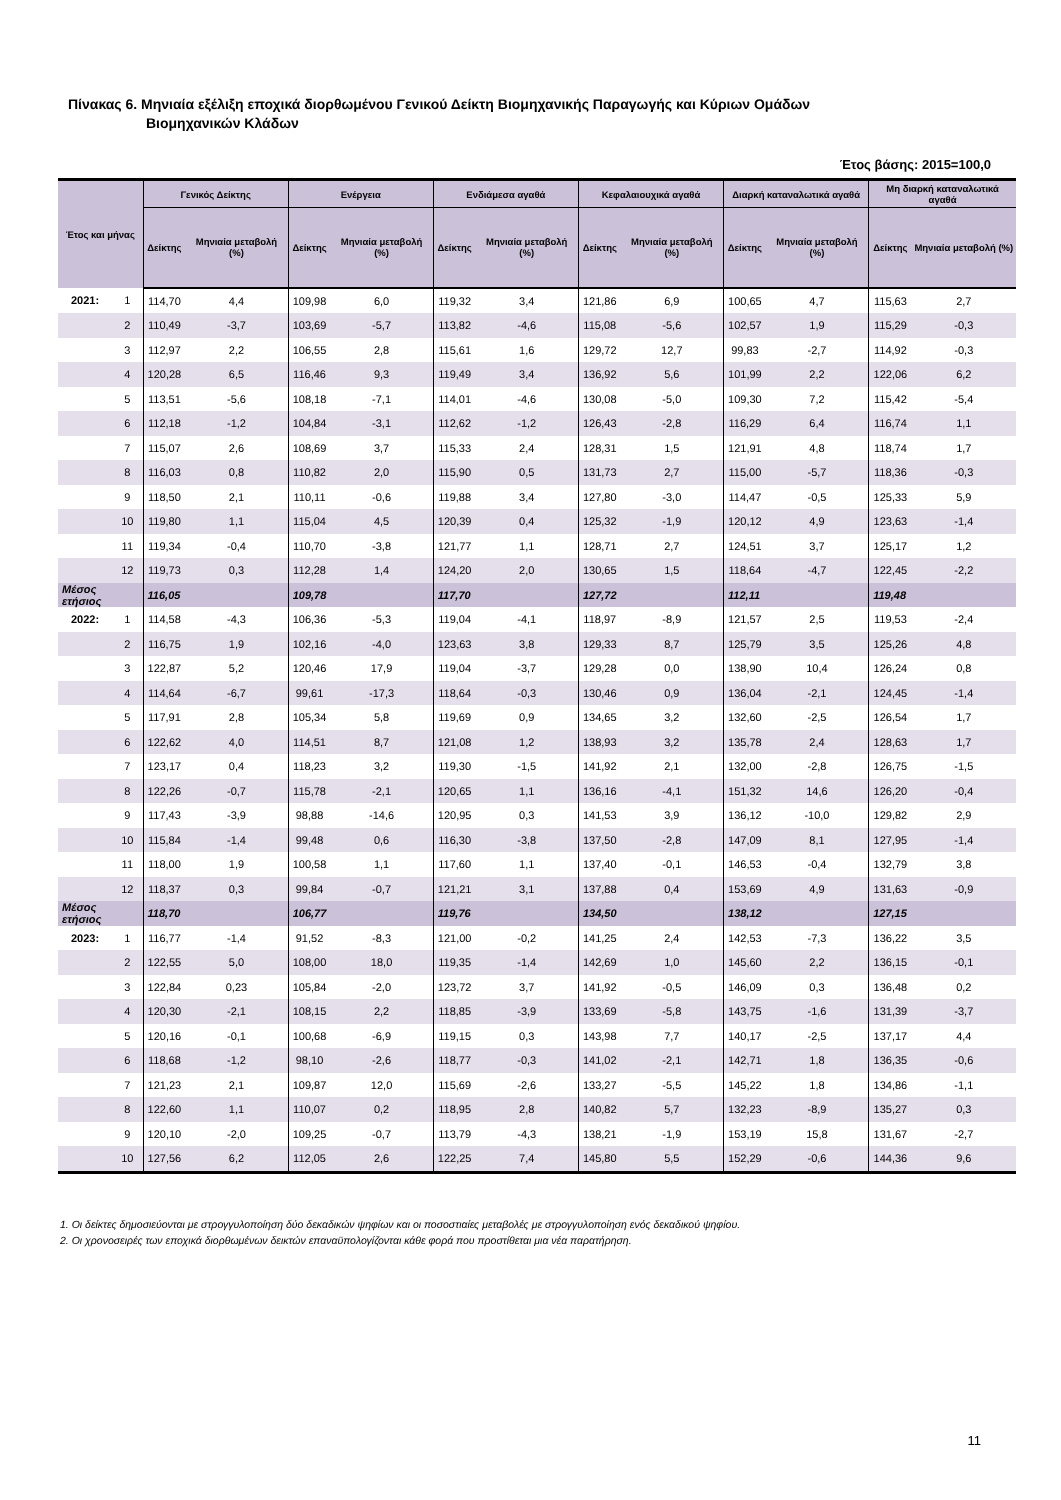Πίνακας 6. Μηνιαία εξέλιξη εποχικά διορθωμένου Γενικού Δείκτη Βιομηχανικής Παραγωγής και Κύριων Ομάδων
Βιομηχανικών Κλάδων
Έτος βάσης: 2015=100,0
| Έτος και μήνας | | Γενικός Δείκτης | | Ενέργεια | | Ενδιάμεσα αγαθά | | Κεφαλαιουχικά αγαθά | | Διαρκή καταναλωτικά αγαθά | | Μη διαρκή καταναλωτικά αγαθά | |
| --- | --- | --- | --- | --- | --- | --- | --- | --- | --- | --- | --- | --- | --- |
| | | Δείκτης | Μηνιαία μεταβολή (%) | Δείκτης | Μηνιαία μεταβολή (%) | Δείκτης | Μηνιαία μεταβολή (%) | Δείκτης | Μηνιαία μεταβολή (%) | Δείκτης | Μηνιαία μεταβολή (%) | Δείκτης | Μηνιαία μεταβολή (%) |
| 2021: | 1 | 114,70 | 4,4 | 109,98 | 6,0 | 119,32 | 3,4 | 121,86 | 6,9 | 100,65 | 4,7 | 115,63 | 2,7 |
| | 2 | 110,49 | -3,7 | 103,69 | -5,7 | 113,82 | -4,6 | 115,08 | -5,6 | 102,57 | 1,9 | 115,29 | -0,3 |
| | 3 | 112,97 | 2,2 | 106,55 | 2,8 | 115,61 | 1,6 | 129,72 | 12,7 | 99,83 | -2,7 | 114,92 | -0,3 |
| | 4 | 120,28 | 6,5 | 116,46 | 9,3 | 119,49 | 3,4 | 136,92 | 5,6 | 101,99 | 2,2 | 122,06 | 6,2 |
| | 5 | 113,51 | -5,6 | 108,18 | -7,1 | 114,01 | -4,6 | 130,08 | -5,0 | 109,30 | 7,2 | 115,42 | -5,4 |
| | 6 | 112,18 | -1,2 | 104,84 | -3,1 | 112,62 | -1,2 | 126,43 | -2,8 | 116,29 | 6,4 | 116,74 | 1,1 |
| | 7 | 115,07 | 2,6 | 108,69 | 3,7 | 115,33 | 2,4 | 128,31 | 1,5 | 121,91 | 4,8 | 118,74 | 1,7 |
| | 8 | 116,03 | 0,8 | 110,82 | 2,0 | 115,90 | 0,5 | 131,73 | 2,7 | 115,00 | -5,7 | 118,36 | -0,3 |
| | 9 | 118,50 | 2,1 | 110,11 | -0,6 | 119,88 | 3,4 | 127,80 | -3,0 | 114,47 | -0,5 | 125,33 | 5,9 |
| | 10 | 119,80 | 1,1 | 115,04 | 4,5 | 120,39 | 0,4 | 125,32 | -1,9 | 120,12 | 4,9 | 123,63 | -1,4 |
| | 11 | 119,34 | -0,4 | 110,70 | -3,8 | 121,77 | 1,1 | 128,71 | 2,7 | 124,51 | 3,7 | 125,17 | 1,2 |
| | 12 | 119,73 | 0,3 | 112,28 | 1,4 | 124,20 | 2,0 | 130,65 | 1,5 | 118,64 | -4,7 | 122,45 | -2,2 |
| Μέσος ετήσιος | | 116,05 | | 109,78 | | 117,70 | | 127,72 | | 112,11 | | 119,48 | |
| 2022: | 1 | 114,58 | -4,3 | 106,36 | -5,3 | 119,04 | -4,1 | 118,97 | -8,9 | 121,57 | 2,5 | 119,53 | -2,4 |
| | 2 | 116,75 | 1,9 | 102,16 | -4,0 | 123,63 | 3,8 | 129,33 | 8,7 | 125,79 | 3,5 | 125,26 | 4,8 |
| | 3 | 122,87 | 5,2 | 120,46 | 17,9 | 119,04 | -3,7 | 129,28 | 0,0 | 138,90 | 10,4 | 126,24 | 0,8 |
| | 4 | 114,64 | -6,7 | 99,61 | -17,3 | 118,64 | -0,3 | 130,46 | 0,9 | 136,04 | -2,1 | 124,45 | -1,4 |
| | 5 | 117,91 | 2,8 | 105,34 | 5,8 | 119,69 | 0,9 | 134,65 | 3,2 | 132,60 | -2,5 | 126,54 | 1,7 |
| | 6 | 122,62 | 4,0 | 114,51 | 8,7 | 121,08 | 1,2 | 138,93 | 3,2 | 135,78 | 2,4 | 128,63 | 1,7 |
| | 7 | 123,17 | 0,4 | 118,23 | 3,2 | 119,30 | -1,5 | 141,92 | 2,1 | 132,00 | -2,8 | 126,75 | -1,5 |
| | 8 | 122,26 | -0,7 | 115,78 | -2,1 | 120,65 | 1,1 | 136,16 | -4,1 | 151,32 | 14,6 | 126,20 | -0,4 |
| | 9 | 117,43 | -3,9 | 98,88 | -14,6 | 120,95 | 0,3 | 141,53 | 3,9 | 136,12 | -10,0 | 129,82 | 2,9 |
| | 10 | 115,84 | -1,4 | 99,48 | 0,6 | 116,30 | -3,8 | 137,50 | -2,8 | 147,09 | 8,1 | 127,95 | -1,4 |
| | 11 | 118,00 | 1,9 | 100,58 | 1,1 | 117,60 | 1,1 | 137,40 | -0,1 | 146,53 | -0,4 | 132,79 | 3,8 |
| | 12 | 118,37 | 0,3 | 99,84 | -0,7 | 121,21 | 3,1 | 137,88 | 0,4 | 153,69 | 4,9 | 131,63 | -0,9 |
| Μέσος ετήσιος | | 118,70 | | 106,77 | | 119,76 | | 134,50 | | 138,12 | | 127,15 | |
| 2023: | 1 | 116,77 | -1,4 | 91,52 | -8,3 | 121,00 | -0,2 | 141,25 | 2,4 | 142,53 | -7,3 | 136,22 | 3,5 |
| | 2 | 122,55 | 5,0 | 108,00 | 18,0 | 119,35 | -1,4 | 142,69 | 1,0 | 145,60 | 2,2 | 136,15 | -0,1 |
| | 3 | 122,84 | 0,23 | 105,84 | -2,0 | 123,72 | 3,7 | 141,92 | -0,5 | 146,09 | 0,3 | 136,48 | 0,2 |
| | 4 | 120,30 | -2,1 | 108,15 | 2,2 | 118,85 | -3,9 | 133,69 | -5,8 | 143,75 | -1,6 | 131,39 | -3,7 |
| | 5 | 120,16 | -0,1 | 100,68 | -6,9 | 119,15 | 0,3 | 143,98 | 7,7 | 140,17 | -2,5 | 137,17 | 4,4 |
| | 6 | 118,68 | -1,2 | 98,10 | -2,6 | 118,77 | -0,3 | 141,02 | -2,1 | 142,71 | 1,8 | 136,35 | -0,6 |
| | 7 | 121,23 | 2,1 | 109,87 | 12,0 | 115,69 | -2,6 | 133,27 | -5,5 | 145,22 | 1,8 | 134,86 | -1,1 |
| | 8 | 122,60 | 1,1 | 110,07 | 0,2 | 118,95 | 2,8 | 140,82 | 5,7 | 132,23 | -8,9 | 135,27 | 0,3 |
| | 9 | 120,10 | -2,0 | 109,25 | -0,7 | 113,79 | -4,3 | 138,21 | -1,9 | 153,19 | 15,8 | 131,67 | -2,7 |
| | 10 | 127,56 | 6,2 | 112,05 | 2,6 | 122,25 | 7,4 | 145,80 | 5,5 | 152,29 | -0,6 | 144,36 | 9,6 |
1. Οι δείκτες δημοσιεύονται με στρογγυλοποίηση δύο δεκαδικών ψηφίων και οι ποσοστιαίες μεταβολές με στρογγυλοποίηση ενός δεκαδικού ψηφίου.
2. Οι χρονοσειρές των εποχικά διορθωμένων δεικτών επαναϋπολογίζονται κάθε φορά που προστίθεται μια νέα παρατήρηση.
11